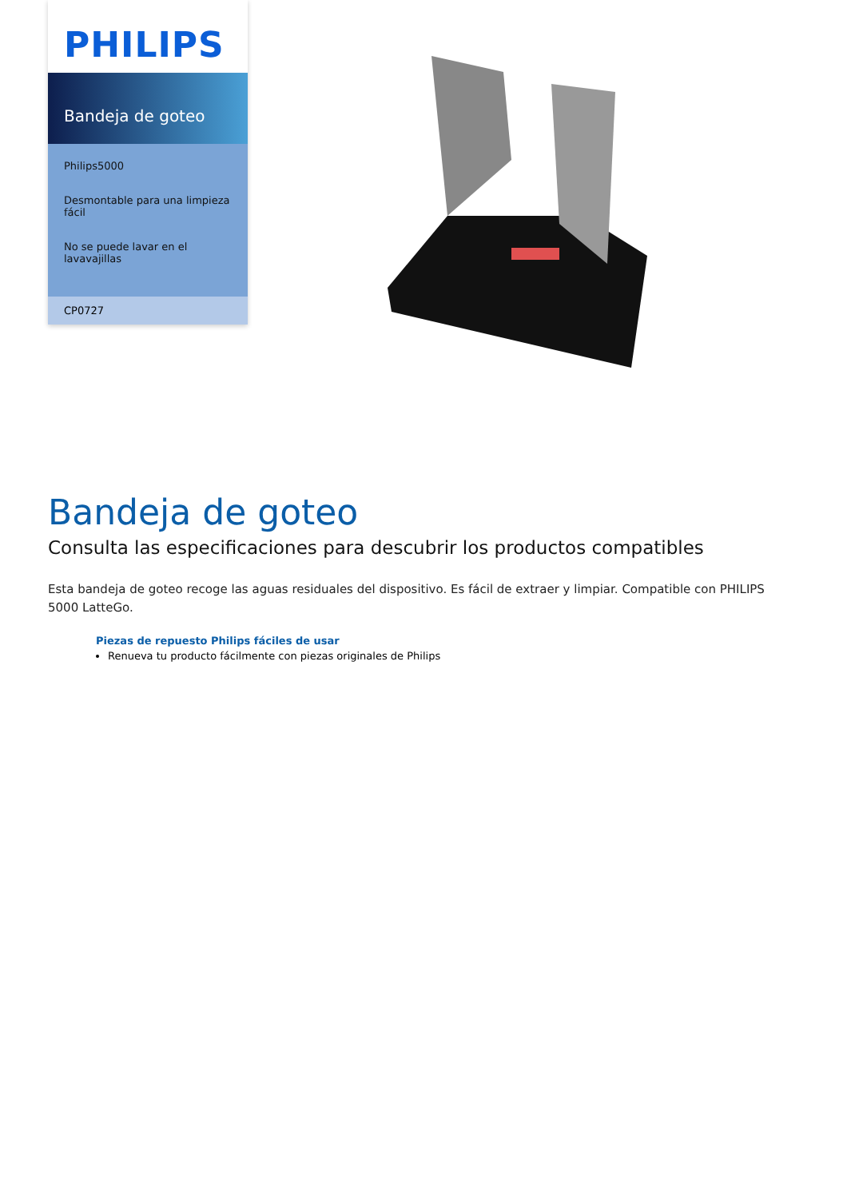PHILIPS
Bandeja de goteo
Philips5000
Desmontable para una limpieza fácil
No se puede lavar en el lavavajillas
CP0727
Bandeja de goteo
Consulta las especificaciones para descubrir los productos compatibles
Esta bandeja de goteo recoge las aguas residuales del dispositivo. Es fácil de extraer y limpiar. Compatible con PHILIPS 5000 LatteGo.
Piezas de repuesto Philips fáciles de usar
Renueva tu producto fácilmente con piezas originales de Philips